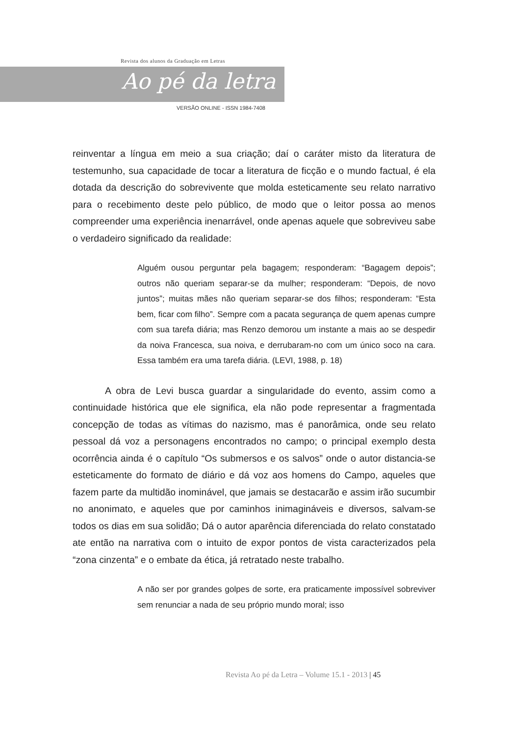Revista dos alunos da Graduação em Letras
Ao pé da letra
VERSÃO ONLINE - ISSN 1984-7408
reinventar a língua em meio a sua criação; daí o caráter misto da literatura de testemunho, sua capacidade de tocar a literatura de ficção e o mundo factual, é ela dotada da descrição do sobrevivente que molda esteticamente seu relato narrativo para o recebimento deste pelo público, de modo que o leitor possa ao menos compreender uma experiência inenarrável, onde apenas aquele que sobreviveu sabe o verdadeiro significado da realidade:
Alguém ousou perguntar pela bagagem; responderam: “Bagagem depois”; outros não queriam separar-se da mulher; responderam: “Depois, de novo juntos”; muitas mães não queriam separar-se dos filhos; responderam: “Esta bem, ficar com filho”. Sempre com a pacata segurança de quem apenas cumpre com sua tarefa diária; mas Renzo demorou um instante a mais ao se despedir da noiva Francesca, sua noiva, e derrubaram-no com um único soco na cara. Essa também era uma tarefa diária. (LEVI, 1988, p. 18)
A obra de Levi busca guardar a singularidade do evento, assim como a continuidade histórica que ele significa, ela não pode representar a fragmentada concepção de todas as vítimas do nazismo, mas é panorâmica, onde seu relato pessoal dá voz a personagens encontrados no campo; o principal exemplo desta ocorrência ainda é o capítulo “Os submersos e os salvos” onde o autor distancia-se esteticamente do formato de diário e dá voz aos homens do Campo, aqueles que fazem parte da multidão inominável, que jamais se destacarão e assim irão sucumbir no anonimato, e aqueles que por caminhos inimagináveis e diversos, salvam-se todos os dias em sua solidão; Dá o autor aparência diferenciada do relato constatado ate então na narrativa com o intuito de expor pontos de vista caracterizados pela “zona cinzenta” e o embate da ética, já retratado neste trabalho.
A não ser por grandes golpes de sorte, era praticamente impossível sobreviver sem renunciar a nada de seu próprio mundo moral; isso
Revista Ao pé da Letra – Volume 15.1 - 2013 | 45